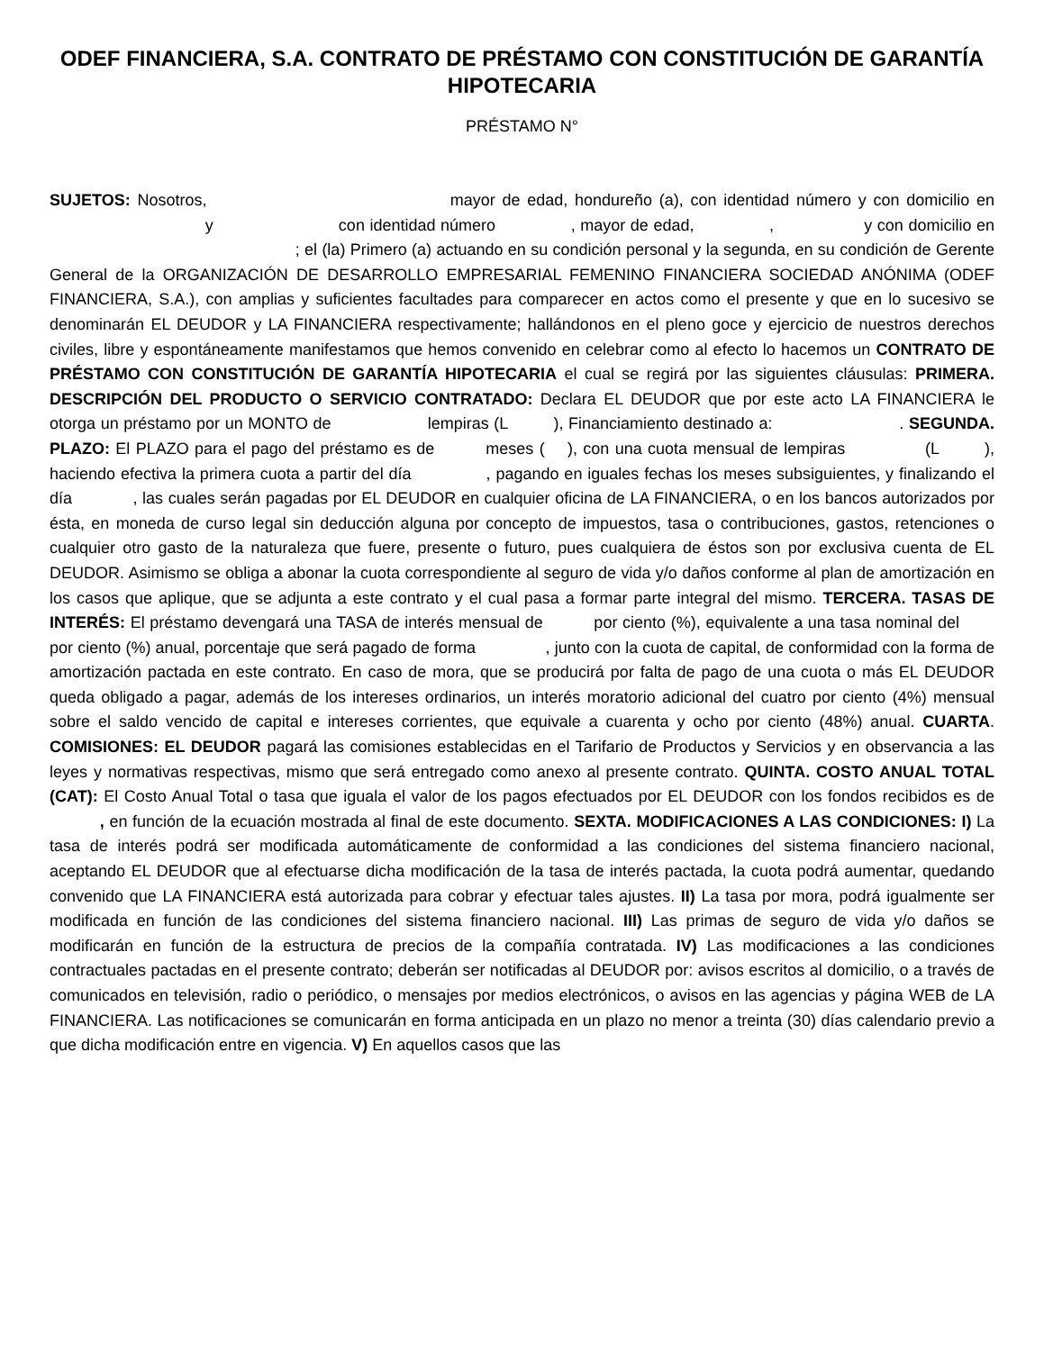ODEF FINANCIERA, S.A. CONTRATO DE PRÉSTAMO CON CONSTITUCIÓN DE GARANTÍA HIPOTECARIA
PRÉSTAMO N°
SUJETOS: Nosotros, mayor de edad, hondureño (a), con identidad número y con domicilio en y con identidad número , mayor de edad, , y con domicilio en ; el (la) Primero (a) actuando en su condición personal y la segunda, en su condición de Gerente General de la ORGANIZACIÓN DE DESARROLLO EMPRESARIAL FEMENINO FINANCIERA SOCIEDAD ANÓNIMA (ODEF FINANCIERA, S.A.), con amplias y suficientes facultades para comparecer en actos como el presente y que en lo sucesivo se denominarán EL DEUDOR y LA FINANCIERA respectivamente; hallándonos en el pleno goce y ejercicio de nuestros derechos civiles, libre y espontáneamente manifestamos que hemos convenido en celebrar como al efecto lo hacemos un CONTRATO DE PRÉSTAMO CON CONSTITUCIÓN DE GARANTÍA HIPOTECARIA el cual se regirá por las siguientes cláusulas: PRIMERA. DESCRIPCIÓN DEL PRODUCTO O SERVICIO CONTRATADO: Declara EL DEUDOR que por este acto LA FINANCIERA le otorga un préstamo por un MONTO de lempiras (L ), Financiamiento destinado a: . SEGUNDA. PLAZO: El PLAZO para el pago del préstamo es de meses ( ), con una cuota mensual de lempiras (L ), haciendo efectiva la primera cuota a partir del día , pagando en iguales fechas los meses subsiguientes, y finalizando el día , las cuales serán pagadas por EL DEUDOR en cualquier oficina de LA FINANCIERA, o en los bancos autorizados por ésta, en moneda de curso legal sin deducción alguna por concepto de impuestos, tasa o contribuciones, gastos, retenciones o cualquier otro gasto de la naturaleza que fuere, presente o futuro, pues cualquiera de éstos son por exclusiva cuenta de EL DEUDOR. Asimismo se obliga a abonar la cuota correspondiente al seguro de vida y/o daños conforme al plan de amortización en los casos que aplique, que se adjunta a este contrato y el cual pasa a formar parte integral del mismo. TERCERA. TASAS DE INTERÉS: El préstamo devengará una TASA de interés mensual de por ciento (%), equivalente a una tasa nominal del por ciento (%) anual, porcentaje que será pagado de forma , junto con la cuota de capital, de conformidad con la forma de amortización pactada en este contrato. En caso de mora, que se producirá por falta de pago de una cuota o más EL DEUDOR queda obligado a pagar, además de los intereses ordinarios, un interés moratorio adicional del cuatro por ciento (4%) mensual sobre el saldo vencido de capital e intereses corrientes, que equivale a cuarenta y ocho por ciento (48%) anual. CUARTA. COMISIONES: EL DEUDOR pagará las comisiones establecidas en el Tarifario de Productos y Servicios y en observancia a las leyes y normativas respectivas, mismo que será entregado como anexo al presente contrato. QUINTA. COSTO ANUAL TOTAL (CAT): El Costo Anual Total o tasa que iguala el valor de los pagos efectuados por EL DEUDOR con los fondos recibidos es de , en función de la ecuación mostrada al final de este documento. SEXTA. MODIFICACIONES A LAS CONDICIONES: I) La tasa de interés podrá ser modificada automáticamente de conformidad a las condiciones del sistema financiero nacional, aceptando EL DEUDOR que al efectuarse dicha modificación de la tasa de interés pactada, la cuota podrá aumentar, quedando convenido que LA FINANCIERA está autorizada para cobrar y efectuar tales ajustes. II) La tasa por mora, podrá igualmente ser modificada en función de las condiciones del sistema financiero nacional. III) Las primas de seguro de vida y/o daños se modificarán en función de la estructura de precios de la compañía contratada. IV) Las modificaciones a las condiciones contractuales pactadas en el presente contrato; deberán ser notificadas al DEUDOR por: avisos escritos al domicilio, o a través de comunicados en televisión, radio o periódico, o mensajes por medios electrónicos, o avisos en las agencias y página WEB de LA FINANCIERA. Las notificaciones se comunicarán en forma anticipada en un plazo no menor a treinta (30) días calendario previo a que dicha modificación entre en vigencia. V) En aquellos casos que las